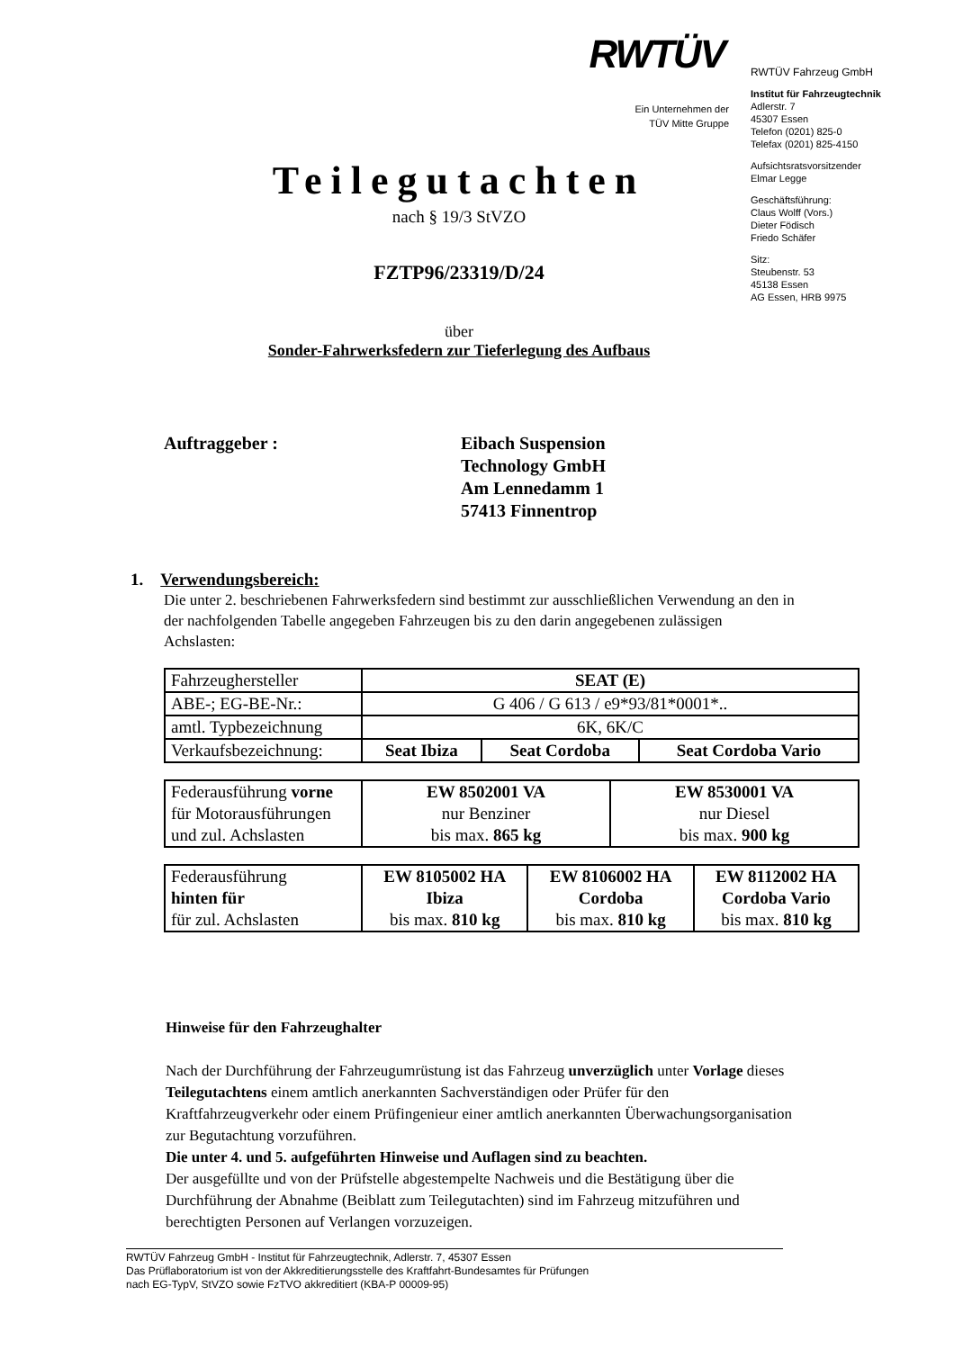RWTÜV
Ein Unternehmen der
TÜV Mitte Gruppe
RWTÜV Fahrzeug GmbH
Institut für Fahrzeugtechnik
Adlerstr. 7
45307 Essen
Telefon (0201) 825-0
Telefax (0201) 825-4150
Aufsichtsratsvorsitzender
Elmar Legge
Geschäftsführung:
Claus Wolff (Vors.)
Dieter Födisch
Friedo Schäfer
Sitz:
Steubenstr. 53
45138 Essen
AG Essen, HRB 9975
Teilegutachten
nach § 19/3 StVZO
FZTP96/23319/D/24
über
Sonder-Fahrwerksfedern zur Tieferlegung des Aufbaus
Auftraggeber : Eibach Suspension
Technology GmbH
Am Lennedamm 1
57413 Finnentrop
1. Verwendungsbereich:
Die unter 2. beschriebenen Fahrwerksfedern sind bestimmt zur ausschließlichen Verwendung an den in der nachfolgenden Tabelle angegeben Fahrzeugen bis zu den darin angegebenen zulässigen Achslasten:
| Fahrzeughersteller | SEAT (E) | | |
| ABE-; EG-BE-Nr.: | G 406 / G 613 / e9*93/81*0001*.. | | |
| amtl. Typbezeichnung | 6K, 6K/C | | |
| Verkaufsbezeichnung: | Seat Ibiza | Seat Cordoba | Seat Cordoba Vario |
| Federausführung vorne für Motorausführungen und zul. Achslasten | EW 8502001 VA nur Benziner bis max. 865 kg | EW 8530001 VA nur Diesel bis max. 900 kg |
| Federausführung hinten für für zul. Achslasten | EW 8105002 HA Ibiza bis max. 810 kg | EW 8106002 HA Cordoba bis max. 810 kg | EW 8112002 HA Cordoba Vario bis max. 810 kg |
Hinweise für den Fahrzeughalter
Nach der Durchführung der Fahrzeugumrüstung ist das Fahrzeug unverzüglich unter Vorlage dieses Teilegutachtens einem amtlich anerkannten Sachverständigen oder Prüfer für den Kraftfahrzeugverkehr oder einem Prüfingenieur einer amtlich anerkannten Überwachungsorganisation zur Begutachtung vorzuführen.
Die unter 4. und 5. aufgeführten Hinweise und Auflagen sind zu beachten.
Der ausgefüllte und von der Prüfstelle abgestempelte Nachweis und die Bestätigung über die Durchführung der Abnahme (Beiblatt zum Teilegutachten) sind im Fahrzeug mitzuführen und berechtigten Personen auf Verlangen vorzuzeigen.
RWTÜV Fahrzeug GmbH - Institut für Fahrzeugtechnik, Adlerstr. 7, 45307 Essen
Das Prüflaboratorium ist von der Akkreditierungsstelle des Kraftfahrt-Bundesamtes für Prüfungen
nach EG-TypV, StVZO sowie FzTVO akkreditiert (KBA-P 00009-95)